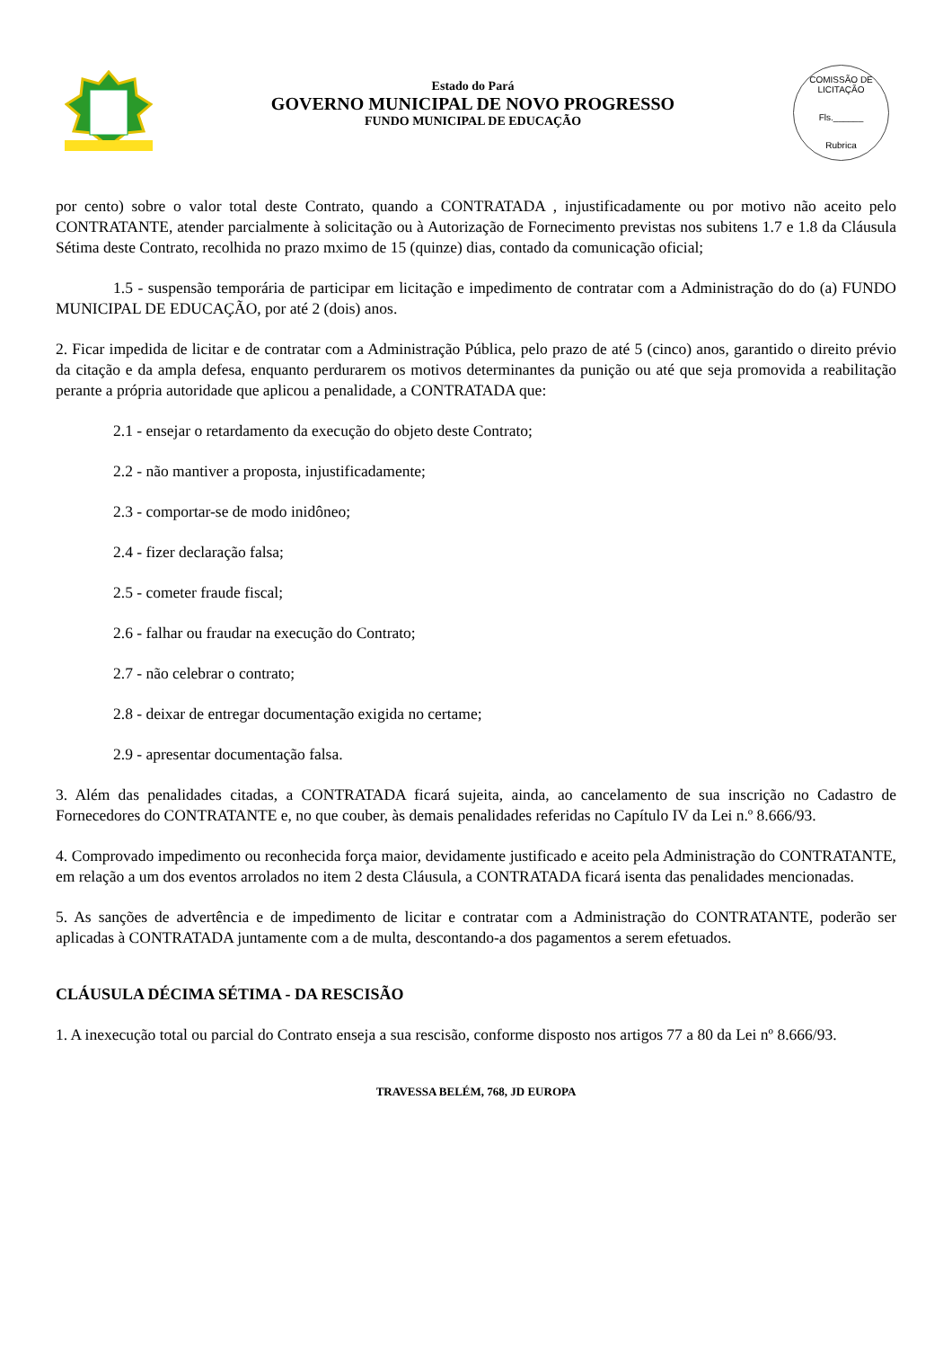Estado do Pará
GOVERNO MUNICIPAL DE NOVO PROGRESSO
FUNDO MUNICIPAL DE EDUCAÇÃO
COMISSÃO DE LICITAÇÃO
Fls.______
Rubrica
por cento) sobre o valor total deste Contrato, quando a CONTRATADA , injustificadamente ou por motivo não aceito pelo CONTRATANTE, atender parcialmente à solicitação ou à Autorização de Fornecimento previstas nos subitens 1.7 e 1.8 da Cláusula Sétima deste Contrato, recolhida no prazo mximo de 15 (quinze) dias, contado da comunicação oficial;
1.5 - suspensão temporária de participar em licitação e impedimento de contratar com a Administração do do (a) FUNDO MUNICIPAL DE EDUCAÇÃO, por até 2 (dois) anos.
2. Ficar impedida de licitar e de contratar com a Administração Pública, pelo prazo de até 5 (cinco) anos, garantido o direito prévio da citação e da ampla defesa, enquanto perdurarem os motivos determinantes da punição ou até que seja promovida a reabilitação perante a própria autoridade que aplicou a penalidade, a CONTRATADA que:
2.1 - ensejar o retardamento da execução do objeto deste Contrato;
2.2 - não mantiver a proposta, injustificadamente;
2.3 - comportar-se de modo inidôneo;
2.4 - fizer declaração falsa;
2.5 - cometer fraude fiscal;
2.6 - falhar ou fraudar na execução do Contrato;
2.7 - não celebrar o contrato;
2.8 - deixar de entregar documentação exigida no certame;
2.9 - apresentar documentação falsa.
3. Além das penalidades citadas, a CONTRATADA ficará sujeita, ainda, ao cancelamento de sua inscrição no Cadastro de Fornecedores do CONTRATANTE e, no que couber, às demais penalidades referidas no Capítulo IV da Lei n.º 8.666/93.
4. Comprovado impedimento ou reconhecida força maior, devidamente justificado e aceito pela Administração do CONTRATANTE, em relação a um dos eventos arrolados no item 2 desta Cláusula, a CONTRATADA ficará isenta das penalidades mencionadas.
5. As sanções de advertência e de impedimento de licitar e contratar com a Administração do CONTRATANTE, poderão ser aplicadas à CONTRATADA juntamente com a de multa, descontando-a dos pagamentos a serem efetuados.
CLÁUSULA DÉCIMA SÉTIMA - DA RESCISÃO
1. A inexecução total ou parcial do Contrato enseja a sua rescisão, conforme disposto nos artigos 77 a 80 da Lei nº 8.666/93.
TRAVESSA BELÉM, 768, JD EUROPA